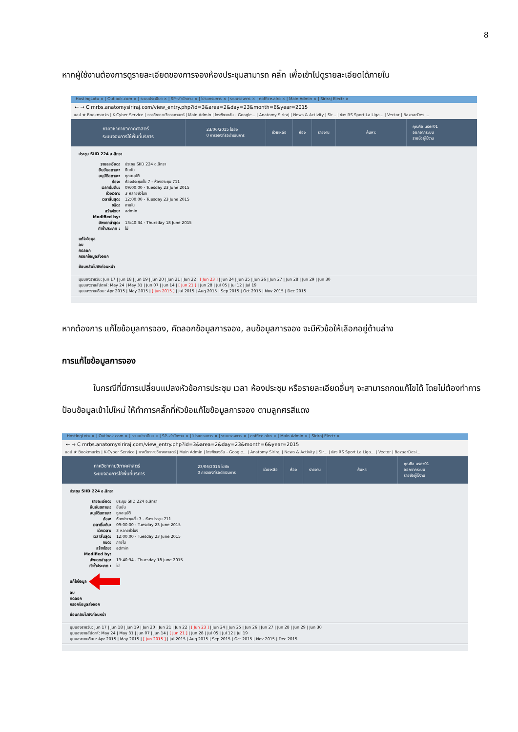8
หากผู้ใช้งานต้องการดูรายละเอียดของการจองห้องประชุมสามารถ คลิ๊ก เพื่อเข้าไปดูรายละเอียดได้ภายใน
HostingLotu × | Outlook.com × | ระบบประเมินฯ × | SP--สำนักงาน × | โปรแกรมการ × | ระบบจองการ × | eoffice.alro × | Main Admin × | Siriraj Electr ×
← → C mrbs.anatomysiriraj.com/view_entry.php?id=3&area=2&day=23&month=6&year=2015
แอป ★ Bookmarks | K-Cyber Service | ภาควิชากายวิภาคศาสตร์ | Main Admin | ไดรฟ์ของฉัน - Google... | Anatomy Siriraj | News & Activity | Sir... | ช่อง RS Sport La Liga... | Vector | BazaarDesi...
ภาควิชากายวิภาคศาสตร์
ระบบจองการใช้พื้นที่บริการ
23/06/2015 ไปยัง
0 การจองที่รอดำเนินการ
ช่วยเหลือ ห้อง รายงาน ค้นหา:
คุณคือ user01
ออกจากระบบ
รายชื่อผู้ใช้งาน
ประชุม SIID 224 อ.สิทรา
รายละเอียด: ประชุม SIID 224 อ.สิทรา
ยืนยันสถานะ: ยืนยัน
อนุมัติสถานะ: ถูกอนุมัติ
ห้อง: ห้องประชุมชั้น 7 - ห้องประชุม 711
เวลาเริ่มต้น: 09:00:00 - Tuesday 23 June 2015
ช่วงเวลา: 3 หลายชั่วโมง
เวลาสิ้นสุด: 12:00:00 - Tuesday 23 June 2015
ชนิด: ภายใน
สร้างโดย: admin
Modified by:
อัพเดทล่าสุด: 13:40:34 - Thursday 18 June 2015
ทำซ้ำประเภท : ไม่
แก้ไขข้อมูล
ลบ
คัดลอก
กรอกข้อมูลส่งออก
ย้อนกลับไปยังก่อนหน้า
มุมมองรายวัน: Jun 17 | Jun 18 | Jun 19 | Jun 20 | Jun 21 | Jun 22 | [ Jun 23 ] | Jun 24 | Jun 25 | Jun 26 | Jun 27 | Jun 28 | Jun 29 | Jun 30
มุมมองรายสัปดาห์: May 24 | May 31 | Jun 07 | Jun 14 | [ Jun 21 ] | Jun 28 | Jul 05 | Jul 12 | Jul 19
มุมมองรายเดือน: Apr 2015 | May 2015 | [ Jun 2015 ] | Jul 2015 | Aug 2015 | Sep 2015 | Oct 2015 | Nov 2015 | Dec 2015
หากต้องการ แก้ไขข้อมูลการจอง, คัดลอกข้อมูลการจอง, ลบข้อมูลการจอง จะมีหัวข้อให้เลือกอยู่ด้านล่าง
การแก้ไขข้อมูลการจอง
ในกรณีที่มีการเปลี่ยนแปลงหัวข้อการประชุม เวลา ห้องประชุม หรือรายละเอียดอื่นๆ จะสามารถกดแก้ไขได้ โดยไม่ต้องทำการ ป้อนข้อมูลเข้าไปใหม่ ให้ทำการคลิ๊กที่หัวข้อแก้ไขข้อมูลการจอง ตามลูกศรสีแดง
HostingLotu × | Outlook.com × | ระบบประเมินฯ × | SP--สำนักงาน × | โปรแกรมการ × | ระบบจองการ × | eoffice.alro × | Main Admin × | Siriraj Electr ×
← → C mrbs.anatomysiriraj.com/view_entry.php?id=3&area=2&day=23&month=6&year=2015
แอป ★ Bookmarks | K-Cyber Service | ภาควิชากายวิภาคศาสตร์ | Main Admin | ไดรฟ์ของฉัน - Google... | Anatomy Siriraj | News & Activity | Sir... | ช่อง RS Sport La Liga... | Vector | BazaarDesi...
ภาควิชากายวิภาคศาสตร์
ระบบจองการใช้พื้นที่บริการ
23/06/2015 ไปยัง
0 การจองที่รอดำเนินการ
ช่วยเหลือ ห้อง รายงาน ค้นหา:
คุณคือ user01
ออกจากระบบ
รายชื่อผู้ใช้งาน
ประชุม SIID 224 อ.สิทรา
รายละเอียด: ประชุม SIID 224 อ.สิทรา
ยืนยันสถานะ: ยืนยัน
อนุมัติสถานะ: ถูกอนุมัติ
ห้อง: ห้องประชุมชั้น 7 - ห้องประชุม 711
เวลาเริ่มต้น: 09:00:00 - Tuesday 23 June 2015
ช่วงเวลา: 3 หลายชั่วโมง
เวลาสิ้นสุด: 12:00:00 - Tuesday 23 June 2015
ชนิด: ภายใน
สร้างโดย: admin
Modified by:
อัพเดทล่าสุด: 13:40:34 - Thursday 18 June 2015
ทำซ้ำประเภท : ไม่
แก้ไขข้อมูล
ลบ
คัดลอก
กรอกข้อมูลส่งออก
ย้อนกลับไปยังก่อนหน้า
มุมมองรายวัน: Jun 17 | Jun 18 | Jun 19 | Jun 20 | Jun 21 | Jun 22 | [ Jun 23 ] | Jun 24 | Jun 25 | Jun 26 | Jun 27 | Jun 28 | Jun 29 | Jun 30
มุมมองรายสัปดาห์: May 24 | May 31 | Jun 07 | Jun 14 | [ Jun 21 ] | Jun 28 | Jul 05 | Jul 12 | Jul 19
มุมมองรายเดือน: Apr 2015 | May 2015 | [ Jun 2015 ] | Jul 2015 | Aug 2015 | Sep 2015 | Oct 2015 | Nov 2015 | Dec 2015